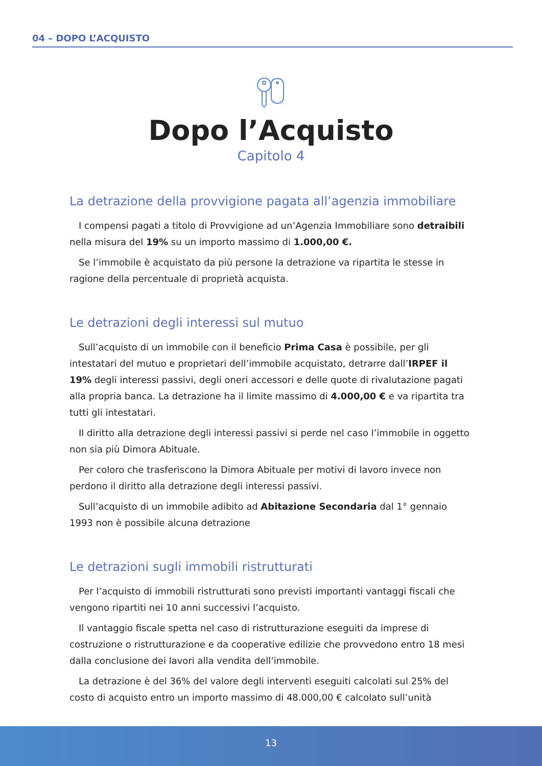04 – DOPO L’ACQUISTO
Dopo l’Acquisto
Capitolo 4
La detrazione della provvigione pagata all’agenzia immobiliare
I compensi pagati a titolo di Provvigione ad un’Agenzia Immobiliare sono detraibili nella misura del 19% su un importo massimo di 1.000,00 €.
Se l’immobile è acquistato da più persone la detrazione va ripartita le stesse in ragione della percentuale di proprietà acquista.
Le detrazioni degli interessi sul mutuo
Sull’acquisto di un immobile con il beneficio Prima Casa è possibile, per gli intestatari del mutuo e proprietari dell’immobile acquistato, detrarre dall’IRPEF il 19% degli interessi passivi, degli oneri accessori e delle quote di rivalutazione pagati alla propria banca. La detrazione ha il limite massimo di 4.000,00 € e va ripartita tra tutti gli intestatari.
Il diritto alla detrazione degli interessi passivi si perde nel caso l’immobile in oggetto non sia più Dimora Abituale.
Per coloro che trasferiscono la Dimora Abituale per motivi di lavoro invece non perdono il diritto alla detrazione degli interessi passivi.
Sull’acquisto di un immobile adibito ad Abitazione Secondaria dal 1° gennaio 1993 non è possibile alcuna detrazione
Le detrazioni sugli immobili ristrutturati
Per l’acquisto di immobili ristrutturati sono previsti importanti vantaggi fiscali che vengono ripartiti nei 10 anni successivi l’acquisto.
Il vantaggio fiscale spetta nel caso di ristrutturazione eseguiti da imprese di costruzione o ristrutturazione e da cooperative edilizie che provvedono entro 18 mesi dalla conclusione dei lavori alla vendita dell’immobile.
La detrazione è del 36% del valore degli interventi eseguiti calcolati sul 25% del costo di acquisto entro un importo massimo di 48.000,00 € calcolato sull’unità
13